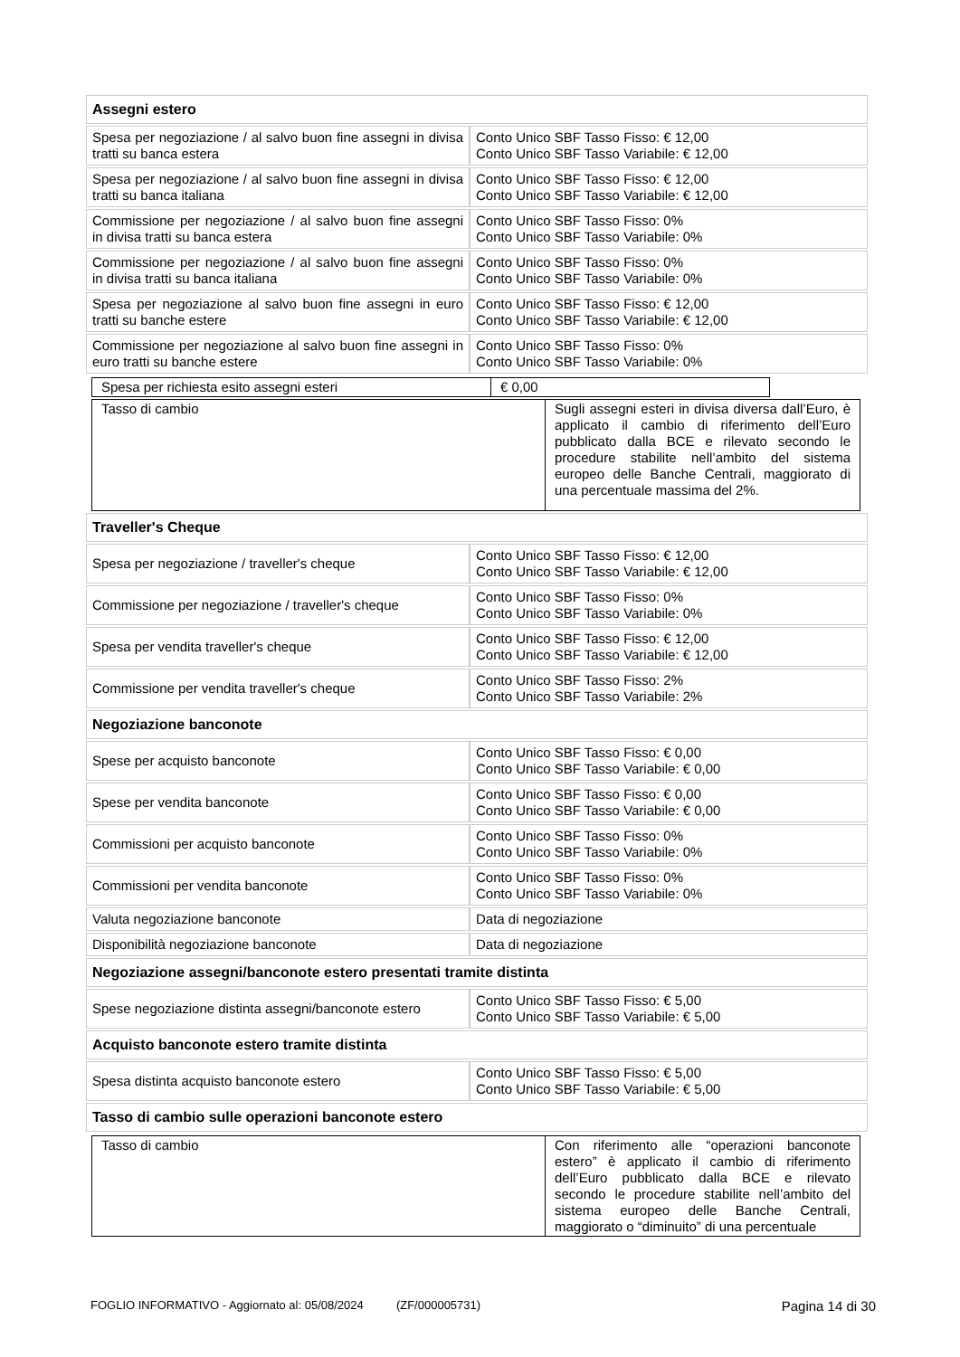| Assegni estero | |
| Spesa per negoziazione / al salvo buon fine assegni in divisa tratti su banca estera | Conto Unico SBF Tasso Fisso: € 12,00 Conto Unico SBF Tasso Variabile: € 12,00 |
| Spesa per negoziazione / al salvo buon fine assegni in divisa tratti su banca italiana | Conto Unico SBF Tasso Fisso: € 12,00 Conto Unico SBF Tasso Variabile: € 12,00 |
| Commissione per negoziazione / al salvo buon fine assegni in divisa tratti su banca estera | Conto Unico SBF Tasso Fisso: 0% Conto Unico SBF Tasso Variabile: 0% |
| Commissione per negoziazione / al salvo buon fine assegni in divisa tratti su banca italiana | Conto Unico SBF Tasso Fisso: 0% Conto Unico SBF Tasso Variabile: 0% |
| Spesa per negoziazione al salvo buon fine assegni in euro tratti su banche estere | Conto Unico SBF Tasso Fisso: € 12,00 Conto Unico SBF Tasso Variabile: € 12,00 |
| Commissione per negoziazione al salvo buon fine assegni in euro tratti su banche estere | Conto Unico SBF Tasso Fisso: 0% Conto Unico SBF Tasso Variabile: 0% |
| Spesa per richiesta esito assegni esteri | € 0,00 |
| Tasso di cambio | Sugli assegni esteri in divisa diversa dall’Euro, è applicato il cambio di riferimento dell’Euro pubblicato dalla BCE e rilevato secondo le procedure stabilite nell’ambito del sistema europeo delle Banche Centrali, maggiorato di una percentuale massima del 2%. |
| Traveller's Cheque | |
| Spesa per negoziazione / traveller's cheque | Conto Unico SBF Tasso Fisso: € 12,00 Conto Unico SBF Tasso Variabile: € 12,00 |
| Commissione per negoziazione / traveller's cheque | Conto Unico SBF Tasso Fisso: 0% Conto Unico SBF Tasso Variabile: 0% |
| Spesa per vendita traveller's cheque | Conto Unico SBF Tasso Fisso: € 12,00 Conto Unico SBF Tasso Variabile: € 12,00 |
| Commissione per vendita traveller's cheque | Conto Unico SBF Tasso Fisso: 2% Conto Unico SBF Tasso Variabile: 2% |
| Negoziazione banconote | |
| Spese per acquisto banconote | Conto Unico SBF Tasso Fisso: € 0,00 Conto Unico SBF Tasso Variabile: € 0,00 |
| Spese per vendita banconote | Conto Unico SBF Tasso Fisso: € 0,00 Conto Unico SBF Tasso Variabile: € 0,00 |
| Commissioni per acquisto banconote | Conto Unico SBF Tasso Fisso: 0% Conto Unico SBF Tasso Variabile: 0% |
| Commissioni per vendita banconote | Conto Unico SBF Tasso Fisso: 0% Conto Unico SBF Tasso Variabile: 0% |
| Valuta negoziazione banconote | Data di negoziazione |
| Disponibilità negoziazione banconote | Data di negoziazione |
| Negoziazione assegni/banconote estero presentati tramite distinta | |
| Spese negoziazione distinta assegni/banconote estero | Conto Unico SBF Tasso Fisso: € 5,00 Conto Unico SBF Tasso Variabile: € 5,00 |
| Acquisto banconote estero tramite distinta | |
| Spesa distinta acquisto banconote estero | Conto Unico SBF Tasso Fisso: € 5,00 Conto Unico SBF Tasso Variabile: € 5,00 |
| Tasso di cambio sulle operazioni banconote estero | |
| Tasso di cambio | Con riferimento alle “operazioni banconote estero” è applicato il cambio di riferimento dell’Euro pubblicato dalla BCE e rilevato secondo le procedure stabilite nell’ambito del sistema europeo delle Banche Centrali, maggiorato o “diminuito” di una percentuale |
FOGLIO INFORMATIVO - Aggiornato al: 05/08/2024 (ZF/000005731) Pagina 14 di 30